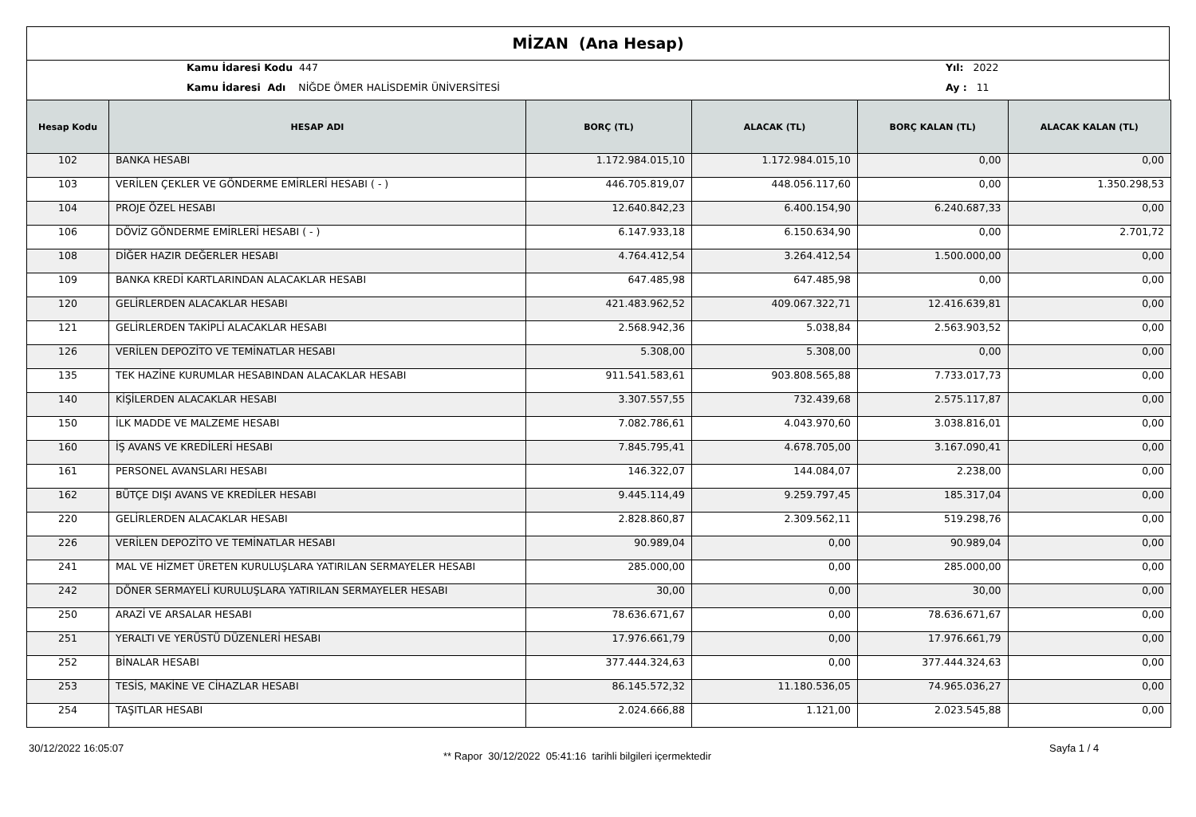MİZAN (Ana Hesap)
Kamu İdaresi Kodu 447
Kamu İdaresi Adı NİĞDE ÖMER HALİSDEMİR ÜNİVERSİTESİ
Yıl: 2022
Ay : 11
| Hesap Kodu | HESAP ADI | BORÇ (TL) | ALACAK (TL) | BORÇ KALAN (TL) | ALACAK KALAN (TL) |
| --- | --- | --- | --- | --- | --- |
| 102 | BANKA HESABI | 1.172.984.015,10 | 1.172.984.015,10 | 0,00 | 0,00 |
| 103 | VERİLEN ÇEKLER VE GÖNDERME EMİRLERİ HESABI ( - ) | 446.705.819,07 | 448.056.117,60 | 0,00 | 1.350.298,53 |
| 104 | PROJE ÖZEL HESABI | 12.640.842,23 | 6.400.154,90 | 6.240.687,33 | 0,00 |
| 106 | DÖVİZ GÖNDERME EMİRLERİ HESABI ( - ) | 6.147.933,18 | 6.150.634,90 | 0,00 | 2.701,72 |
| 108 | DİĞER HAZIR DEĞERLER HESABI | 4.764.412,54 | 3.264.412,54 | 1.500.000,00 | 0,00 |
| 109 | BANKA KREDİ KARTLARINDAN ALACAKLAR HESABI | 647.485,98 | 647.485,98 | 0,00 | 0,00 |
| 120 | GELİRLERDEN ALACAKLAR HESABI | 421.483.962,52 | 409.067.322,71 | 12.416.639,81 | 0,00 |
| 121 | GELİRLERDEN TAKİPLİ ALACAKLAR HESABI | 2.568.942,36 | 5.038,84 | 2.563.903,52 | 0,00 |
| 126 | VERİLEN DEPOZİTO VE TEMİNATLAR HESABI | 5.308,00 | 5.308,00 | 0,00 | 0,00 |
| 135 | TEK HAZİNE KURUMLAR HESABINDAN ALACAKLAR HESABI | 911.541.583,61 | 903.808.565,88 | 7.733.017,73 | 0,00 |
| 140 | KİŞİLERDEN ALACAKLAR HESABI | 3.307.557,55 | 732.439,68 | 2.575.117,87 | 0,00 |
| 150 | İLK MADDE VE MALZEME HESABI | 7.082.786,61 | 4.043.970,60 | 3.038.816,01 | 0,00 |
| 160 | İŞ AVANS VE KREDİLERİ HESABI | 7.845.795,41 | 4.678.705,00 | 3.167.090,41 | 0,00 |
| 161 | PERSONEL AVANSLARI HESABI | 146.322,07 | 144.084,07 | 2.238,00 | 0,00 |
| 162 | BÜTÇE DIŞI AVANS VE KREDİLER HESABI | 9.445.114,49 | 9.259.797,45 | 185.317,04 | 0,00 |
| 220 | GELİRLERDEN ALACAKLAR HESABI | 2.828.860,87 | 2.309.562,11 | 519.298,76 | 0,00 |
| 226 | VERİLEN DEPOZİTO VE TEMİNATLAR HESABI | 90.989,04 | 0,00 | 90.989,04 | 0,00 |
| 241 | MAL VE HİZMET ÜRETEN KURULUŞLARA YATIRILAN SERMAYELER HESABI | 285.000,00 | 0,00 | 285.000,00 | 0,00 |
| 242 | DÖNER SERMAYELİ KURULUŞLARA YATIRILAN SERMAYELER HESABI | 30,00 | 0,00 | 30,00 | 0,00 |
| 250 | ARAZİ VE ARSALAR HESABI | 78.636.671,67 | 0,00 | 78.636.671,67 | 0,00 |
| 251 | YERALTI VE YERÜSTÜ DÜZENLERİ HESABI | 17.976.661,79 | 0,00 | 17.976.661,79 | 0,00 |
| 252 | BİNALAR HESABI | 377.444.324,63 | 0,00 | 377.444.324,63 | 0,00 |
| 253 | TESİS, MAKİNE VE CİHAZLAR HESABI | 86.145.572,32 | 11.180.536,05 | 74.965.036,27 | 0,00 |
| 254 | TAŞITLAR HESABI | 2.024.666,88 | 1.121,00 | 2.023.545,88 | 0,00 |
30/12/2022 16:05:07
** Rapor 30/12/2022 05:41:16 tarihli bilgileri içermektedir
Sayfa 1 / 4